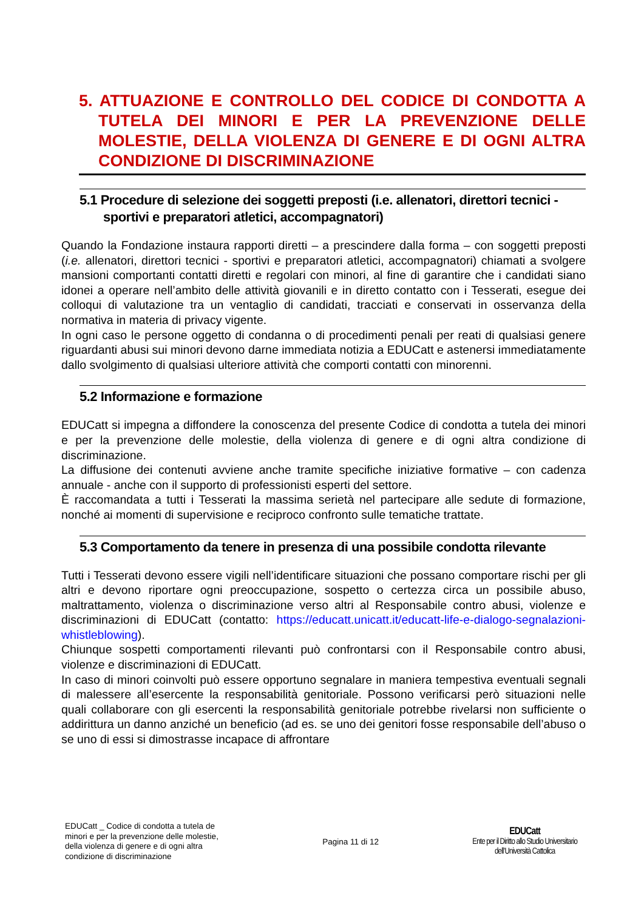5. ATTUAZIONE E CONTROLLO DEL CODICE DI CONDOTTA A TUTELA DEI MINORI E PER LA PREVENZIONE DELLE MOLESTIE, DELLA VIOLENZA DI GENERE E DI OGNI ALTRA CONDIZIONE DI DISCRIMINAZIONE
5.1 Procedure di selezione dei soggetti preposti (i.e. allenatori, direttori tecnici - sportivi e preparatori atletici, accompagnatori)
Quando la Fondazione instaura rapporti diretti – a prescindere dalla forma – con soggetti preposti (i.e. allenatori, direttori tecnici - sportivi e preparatori atletici, accompagnatori) chiamati a svolgere mansioni comportanti contatti diretti e regolari con minori, al fine di garantire che i candidati siano idonei a operare nell’ambito delle attività giovanili e in diretto contatto con i Tesserati, esegue dei colloqui di valutazione tra un ventaglio di candidati, tracciati e conservati in osservanza della normativa in materia di privacy vigente.
In ogni caso le persone oggetto di condanna o di procedimenti penali per reati di qualsiasi genere riguardanti abusi sui minori devono darne immediata notizia a EDUCatt e astenersi immediatamente dallo svolgimento di qualsiasi ulteriore attività che comporti contatti con minorenni.
5.2 Informazione e formazione
EDUCatt si impegna a diffondere la conoscenza del presente Codice di condotta a tutela dei minori e per la prevenzione delle molestie, della violenza di genere e di ogni altra condizione di discriminazione.
La diffusione dei contenuti avviene anche tramite specifiche iniziative formative – con cadenza annuale - anche con il supporto di professionisti esperti del settore.
È raccomandata a tutti i Tesserati la massima serietà nel partecipare alle sedute di formazione, nonché ai momenti di supervisione e reciproco confronto sulle tematiche trattate.
5.3 Comportamento da tenere in presenza di una possibile condotta rilevante
Tutti i Tesserati devono essere vigili nell’identificare situazioni che possano comportare rischi per gli altri e devono riportare ogni preoccupazione, sospetto o certezza circa un possibile abuso, maltrattamento, violenza o discriminazione verso altri al Responsabile contro abusi, violenze e discriminazioni di EDUCatt (contatto: https://educatt.unicatt.it/educatt-life-e-dialogo-segnalazioni-whistleblowing).
Chiunque sospetti comportamenti rilevanti può confrontarsi con il Responsabile contro abusi, violenze e discriminazioni di EDUCatt.
In caso di minori coinvolti può essere opportuno segnalare in maniera tempestiva eventuali segnali di malessere all’esercente la responsabilità genitoriale. Possono verificarsi però situazioni nelle quali collaborare con gli esercenti la responsabilità genitoriale potrebbe rivelarsi non sufficiente o addirittura un danno anziché un beneficio (ad es. se uno dei genitori fosse responsabile dell’abuso o se uno di essi si dimostrasse incapace di affrontare
EDUCatt _ Codice di condotta a tutela de minori e per la prevenzione delle molestie, della violenza di genere e di ogni altra condizione di discriminazione
Pagina 11 di 12
EDUCatt
Ente per il Diritto allo Studio Universitario
dell’Università Cattolica